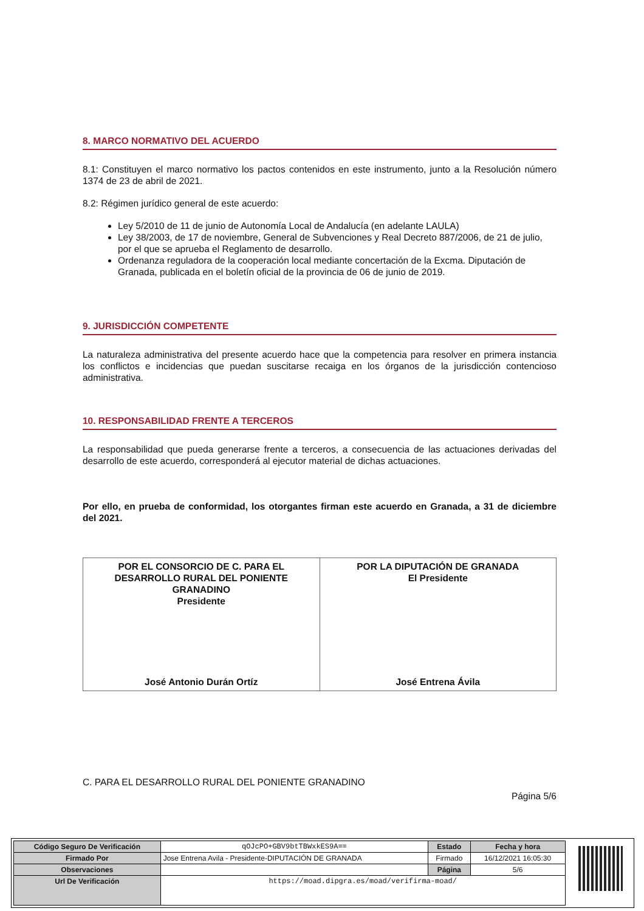8. MARCO NORMATIVO DEL ACUERDO
8.1: Constituyen el marco normativo los pactos contenidos en este instrumento, junto a la Resolución número 1374 de 23 de abril de 2021.
8.2: Régimen jurídico general de este acuerdo:
Ley 5/2010 de 11 de junio de Autonomía Local de Andalucía (en adelante LAULA)
Ley 38/2003, de 17 de noviembre, General de Subvenciones y Real Decreto 887/2006, de 21 de julio, por el que se aprueba el Reglamento de desarrollo.
Ordenanza reguladora de la cooperación local mediante concertación de la Excma. Diputación de Granada, publicada en el boletín oficial de la provincia de 06 de junio de 2019.
9. JURISDICCIÓN COMPETENTE
La naturaleza administrativa del presente acuerdo hace que la competencia para resolver en primera instancia los conflictos e incidencias que puedan suscitarse recaiga en los órganos de la jurisdicción contencioso administrativa.
10. RESPONSABILIDAD FRENTE A TERCEROS
La responsabilidad que pueda generarse frente a terceros, a consecuencia de las actuaciones derivadas del desarrollo de este acuerdo, corresponderá al ejecutor material de dichas actuaciones.
Por ello, en prueba de conformidad, los otorgantes firman este acuerdo en Granada, a 31 de diciembre del 2021.
| POR EL CONSORCIO DE C. PARA EL DESARROLLO RURAL DEL PONIENTE GRANADINO Presidente José Antonio Durán Ortíz | POR LA DIPUTACIÓN DE GRANADA El Presidente José Entrena Ávila |
C. PARA EL DESARROLLO RURAL DEL PONIENTE GRANADINO
Página 5/6
| Código Seguro De Verificación | qOJcPO+GBV9btTBWxkES9A== | Estado | Fecha y hora |
| Firmado Por | Jose Entrena Avila - Presidente-DIPUTACIÓN DE GRANADA | Firmado | 16/12/2021 16:05:30 |
| Observaciones | | Página | 5/6 |
| Url De Verificación | https://moad.dipgra.es/moad/verifirma-moad/ | | |